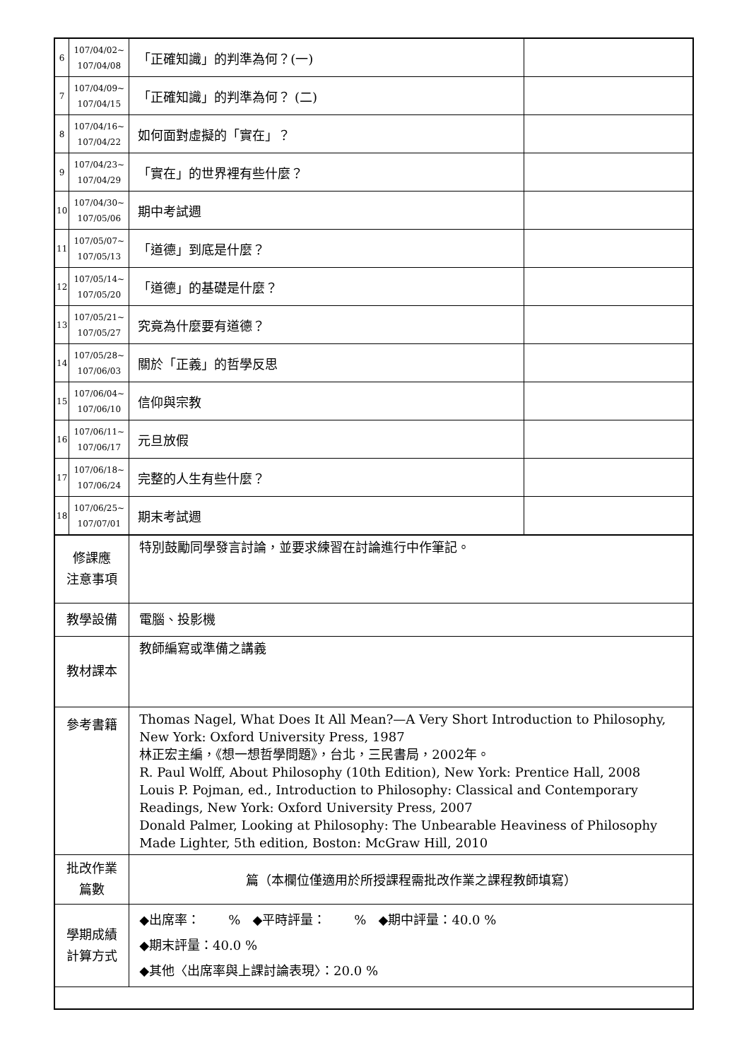| 6 | 107/04/02~ 107/04/08 | 「正確知識」的判準為何？(一) | |
| 7 | 107/04/09~ 107/04/15 | 「正確知識」的判準為何？ (二) | |
| 8 | 107/04/16~ 107/04/22 | 如何面對虛擬的「實在」？ | |
| 9 | 107/04/23~ 107/04/29 | 「實在」的世界裡有些什麼？ | |
| 10 | 107/04/30~ 107/05/06 | 期中考試週 | |
| 11 | 107/05/07~ 107/05/13 | 「道德」到底是什麼？ | |
| 12 | 107/05/14~ 107/05/20 | 「道德」的基礎是什麼？ | |
| 13 | 107/05/21~ 107/05/27 | 究竟為什麼要有道德？ | |
| 14 | 107/05/28~ 107/06/03 | 關於「正義」的哲學反思 | |
| 15 | 107/06/04~ 107/06/10 | 信仰與宗教 | |
| 16 | 107/06/11~ 107/06/17 | 元旦放假 | |
| 17 | 107/06/18~ 107/06/24 | 完整的人生有些什麼？ | |
| 18 | 107/06/25~ 107/07/01 | 期末考試週 | |
| 修課應 注意事項 | | 特別鼓勵同學發言討論，並要求練習在討論進行中作筆記。 | |
| 教學設備 | | 電腦、投影機 | |
| 教材課本 | | 教師編寫或準備之講義 | |
| 參考書籍 | | Thomas Nagel, What Does It All Mean?—A Very Short Introduction to Philosophy, New York: Oxford University Press, 1987 林正宏主編，《想一想哲學問題》，台北，三民書局，2002年。 R. Paul Wolff, About Philosophy (10th Edition), New York: Prentice Hall, 2008 Louis P. Pojman, ed., Introduction to Philosophy: Classical and Contemporary Readings, New York: Oxford University Press, 2007 Donald Palmer, Looking at Philosophy: The Unbearable Heaviness of Philosophy Made Lighter, 5th edition, Boston: McGraw Hill, 2010 | |
| 批改作業 篇數 | | 篇（本欄位僅適用於所授課程需批改作業之課程教師填寫） | |
| 學期成績 計算方式 | | ◆出席率： % ◆平時評量： % ◆期中評量：40.0 % ◆期末評量：40.0 % ◆其他〈出席率與上課討論表現〉：20.0 % | |